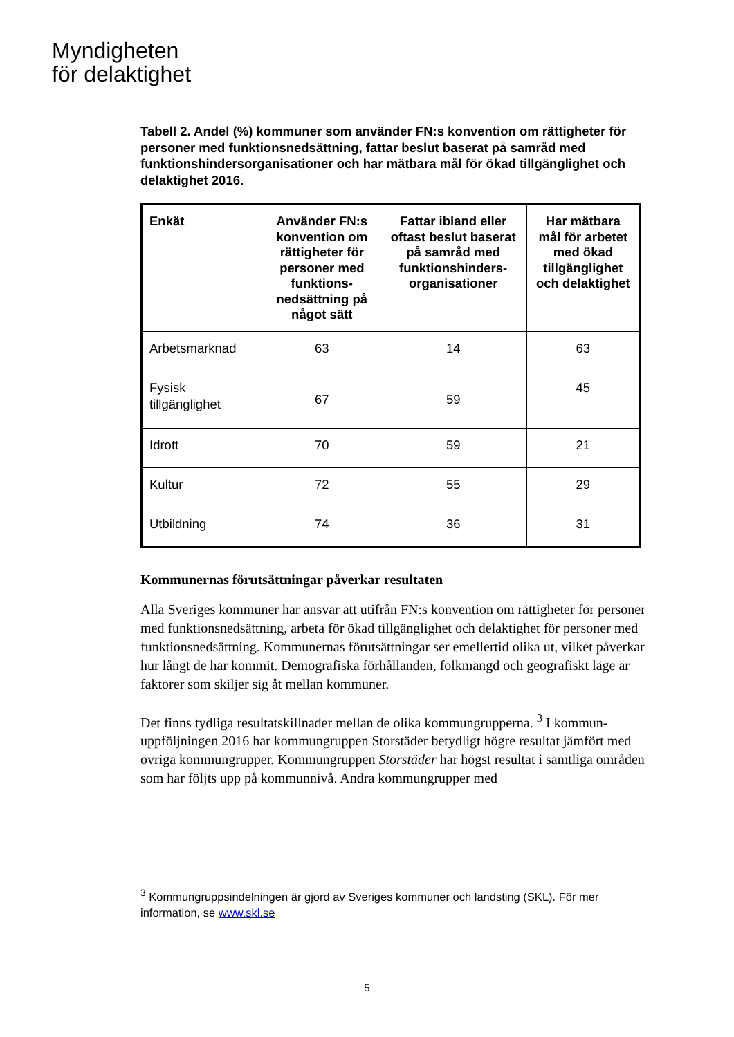Myndigheten
för delaktighet
Tabell 2. Andel (%) kommuner som använder FN:s konvention om rättigheter för personer med funktionsnedsättning, fattar beslut baserat på samråd med funktionshindersorganisationer och har mätbara mål för ökad tillgänglighet och delaktighet 2016.
| Enkät | Använder FN:s konvention om rättigheter för personer med funktions-nedsättning på något sätt | Fattar ibland eller oftast beslut baserat på samråd med funktionshinders-organisationer | Har mätbara mål för arbetet med ökad tillgänglighet och delaktighet |
| --- | --- | --- | --- |
| Arbetsmarknad | 63 | 14 | 63 |
| Fysisk tillgänglighet | 67 | 59 | 45 |
| Idrott | 70 | 59 | 21 |
| Kultur | 72 | 55 | 29 |
| Utbildning | 74 | 36 | 31 |
Kommunernas förutsättningar påverkar resultaten
Alla Sveriges kommuner har ansvar att utifrån FN:s konvention om rättigheter för personer med funktionsnedsättning, arbeta för ökad tillgänglighet och delaktighet för personer med funktionsnedsättning. Kommunernas förutsättningar ser emellertid olika ut, vilket påverkar hur långt de har kommit. Demografiska förhållanden, folkmängd och geografiskt läge är faktorer som skiljer sig åt mellan kommuner.
Det finns tydliga resultatskillnader mellan de olika kommungrupperna. <sup>3</sup> I kommun-uppföljningen 2016 har kommungruppen Storstäder betydligt högre resultat jämfört med övriga kommungrupper. Kommungruppen Storstäder har högst resultat i samtliga områden som har följts upp på kommunnivå. Andra kommungrupper med
<sup>3</sup> Kommungruppsindelningen är gjord av Sveriges kommuner och landsting (SKL). För mer information, se www.skl.se
5